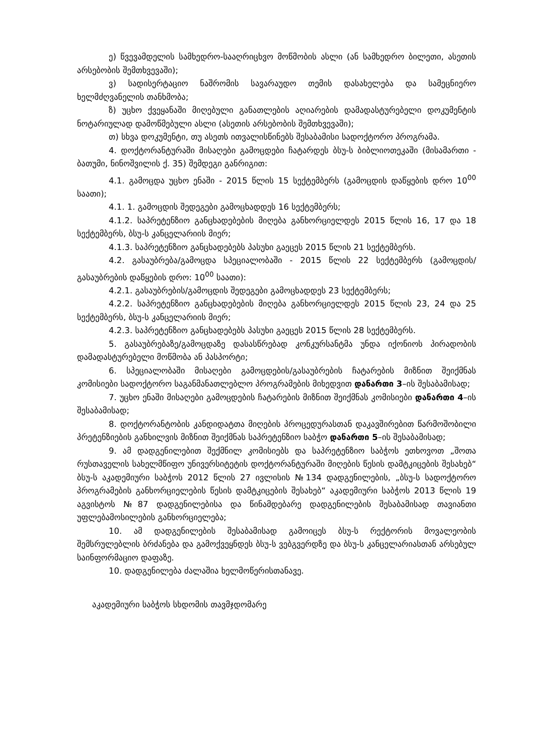ე) წვევამდელის სამხედრო-სააღრიცხვო მოწმობის ასლი (ან სამხედრო ბილეთი, ასეთის არსებობის შემთხვევაში);
ვ) სადისერტაციო ნაშრომის სავარაუდო თემის დასახელება და სამეცნიერო ხელმძღვანელის თანხმობა;
ზ) უცხო ქვეყანაში მიღებული განათლების აღიარების დამადასტურებელი დოკუმენტის ნოტარიულად დამოწმებული ასლი (ასეთის არსებობის შემთხვევაში);
თ) სხვა დოკუმენტი, თუ ასეთს ითვალისწინებს შესაბამისი სადოქტორო პროგრამა.
4. დოქტორანტურაში მისაღები გამოცდები ჩატარდეს ბსუ-ს ბიბლიოთეკაში (მისამართი - ბათუმი, ნინოშვილის ქ. 35) შემდეგი განრიგით:
4.1. გამოცდა უცხო ენაში - 2015 წლის 15 სექტემბერს (გამოცდის დაწყების დრო 10<sup>00</sup> საათი);
4.1. 1. გამოცდის შედეგები გამოცხადდეს 16 სექტემბერს;
4.1.2. საპრეტენზიო განცხადებების მიღება განხორციელდეს 2015 წლის 16, 17 და 18 სექტემბერს, ბსუ-ს კანცელარიის მიერ;
4.1.3. საპრეტენზიო განცხადებებს პასუხი გაეცეს 2015 წლის 21 სექტემბერს.
4.2. გასაუბრება/გამოცდა სპეციალობაში - 2015 წლის 22 სექტემბერს (გამოცდის/გასაუბრების დაწყების დრო: 10<sup>00</sup> საათი):
4.2.1. გასაუბრების/გამოცდის შედეგები გამოცხადდეს 23 სექტემბერს;
4.2.2. საპრეტენზიო განცხადებების მიღება განხორციელდეს 2015 წლის 23, 24 და 25 სექტემბერს, ბსუ-ს კანცელარიის მიერ;
4.2.3. საპრეტენზიო განცხადებებს პასუხი გაეცეს 2015 წლის 28 სექტემბერს.
5. გასაუბრებაზე/გამოცდაზე დასასწრებად კონკურსანტმა უნდა იქონიოს პირადობის დამადასტურებელი მოწმობა ან პასპორტი;
6. სპეციალობაში მისაღები გამოცდების/გასაუბრების ჩატარების მიზნით შეიქმნას კომისიები სადოქტორო საგანმანათლებლო პროგრამების მიხედვით დანართი 3–ის შესაბამისად;
7. უცხო ენაში მისაღები გამოცდების ჩატარების მიზნით შეიქმნას კომისიები დანართი 4–ის შესაბამისად;
8. დოქტორანტობის კანდიდატთა მიღების პროცედურასთან დაკავშირებით წარმოშობილი პრეტენზიების განხილვის მიზნით შეიქმნას საპრეტენზიო საბჭო დანართი 5–ის შესაბამისად;
9. ამ დადგენილებით შექმნილ კომისიებს და საპრეტენზიო საბჭოს ეთხოვოთ „შოთა რუსთაველის სახელმწიფო უნივერსიტეტის დოქტორანტურაში მიღების წესის დამტკიცების შესახებ“ ბსუ-ს აკადემიური საბჭოს 2012 წლის 27 ივლისის №134 დადგენილების, „ბსუ-ს სადოქტორო პროგრამების განხორციელების წესის დამტკიცების შესახებ“ აკადემიური საბჭოს 2013 წლის 19 აგვისტოს №87 დადგენილებისა და წინამდებარე დადგენილების შესაბამისად თავიანთი უფლებამოსილების განხორციელება;
10. ამ დადგენილების შესაბამისად გამოიცეს ბსუ-ს რექტორის მოვალეობის შემსრულებლის ბრძანება და გამოქვეყნდეს ბსუ-ს ვებგვერდზე და ბსუ-ს კანცელარიასთან არსებულ საინფორმაციო დაფაზე.
10. დადგენილება ძალაშია ხელმოწერისთანავე.
აკადემიური საბჭოს სხდომის თავმჯდომარე